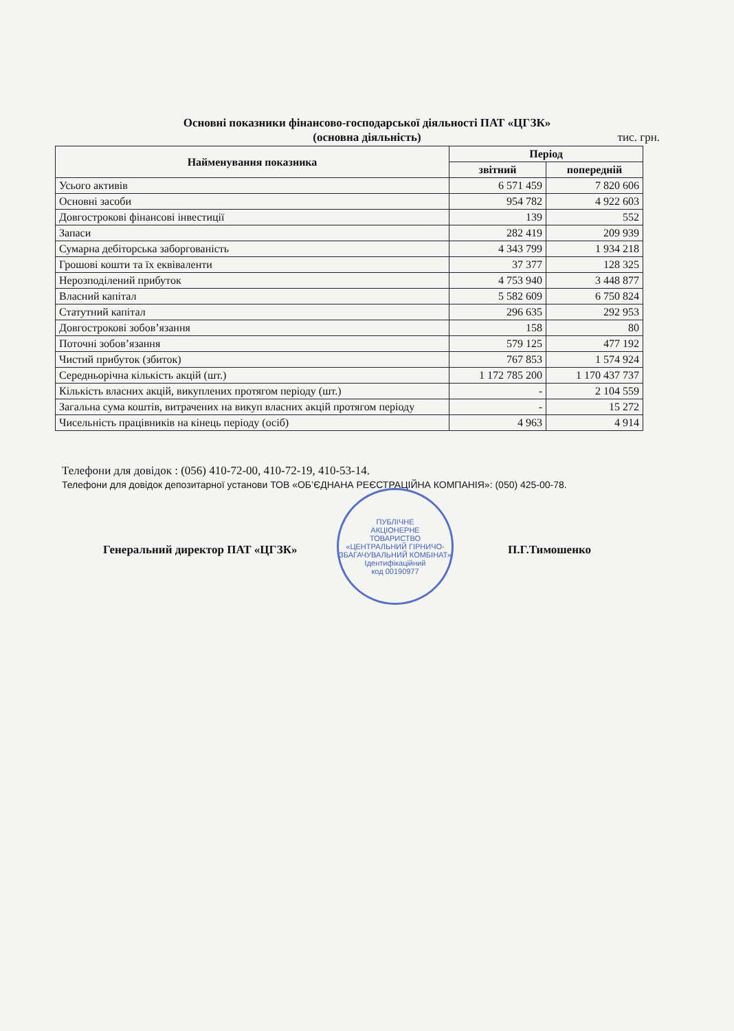Основні показники фінансово-господарської діяльності ПАТ «ЦГЗК»
(основна діяльність)
тис. грн.
| Найменування показника | Період | |
| --- | --- | --- |
| | звітний | попередній |
| Усього активів | 6 571 459 | 7 820 606 |
| Основні засоби | 954 782 | 4 922 603 |
| Довгострокові фінансові інвестиції | 139 | 552 |
| Запаси | 282 419 | 209 939 |
| Сумарна дебіторська заборгованість | 4 343 799 | 1 934 218 |
| Грошові кошти та їх еквіваленти | 37 377 | 128 325 |
| Нерозподілений прибуток | 4 753 940 | 3 448 877 |
| Власний капітал | 5 582 609 | 6 750 824 |
| Статутний капітал | 296 635 | 292 953 |
| Довгострокові зобов’язання | 158 | 80 |
| Поточні зобов’язання | 579 125 | 477 192 |
| Чистий прибуток (збиток) | 767 853 | 1 574 924 |
| Середньорічна кількість акцій (шт.) | 1 172 785 200 | 1 170 437 737 |
| Кількість власних акцій, викуплених протягом періоду (шт.) | - | 2 104 559 |
| Загальна сума коштів, витрачених на викуп власних акцій протягом періоду | - | 15 272 |
| Чисельність працівників на кінець періоду (осіб) | 4 963 | 4 914 |
Телефони для довідок : (056) 410-72-00, 410-72-19, 410-53-14.
Телефони для довідок депозитарної установи ТОВ «ОБ’ЄДНАНА РЕЄСТРАЦІЙНА КОМПАНІЯ»: (050) 425-00-78.
ПУБЛІЧНЕ
АКЦІОНЕРНЕ
ТОВАРИСТВО
«ЦЕНТРАЛЬНИЙ ГІРНИЧО-
ЗБАГАЧУВАЛЬНИЙ КОМБІНАТ»
Ідентифікаційний
код 00190977
Генеральний директор ПАТ «ЦГЗК» П.Г.Тимошенко